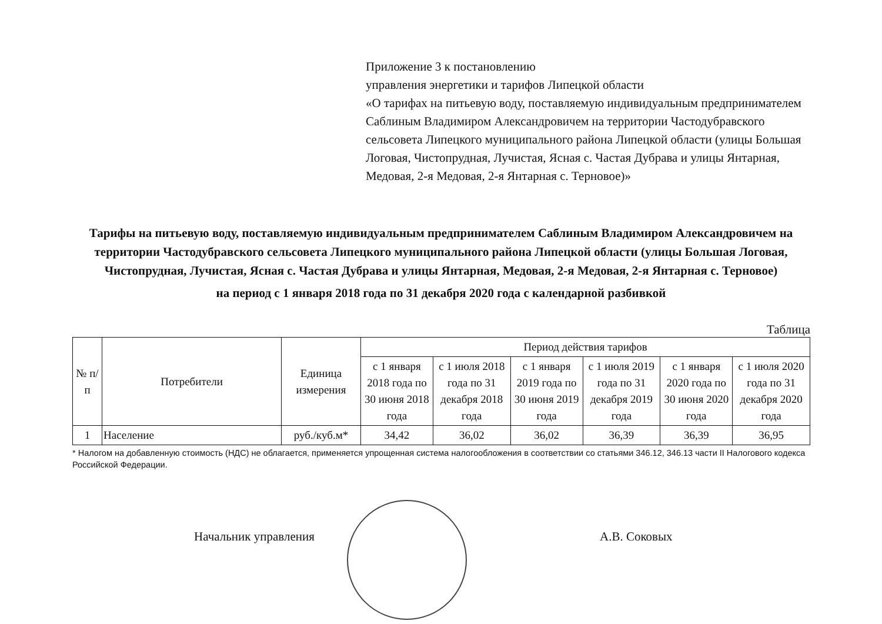Приложение 3 к постановлению
управления энергетики и тарифов Липецкой области
«О тарифах на питьевую воду, поставляемую индивидуальным предпринимателем Саблиным Владимиром Александровичем на территории Частодубравского сельсовета Липецкого муниципального района Липецкой области (улицы Большая Логовая, Чистопрудная, Лучистая, Ясная с. Частая Дубрава и улицы Янтарная, Медовая, 2-я Медовая, 2-я Янтарная с. Терновое)»
Тарифы на питьевую воду, поставляемую индивидуальным предпринимателем Саблиным Владимиром Александровичем на территории Частодубравского сельсовета Липецкого муниципального района Липецкой области (улицы Большая Логовая, Чистопрудная, Лучистая, Ясная с. Частая Дубрава и улицы Янтарная, Медовая, 2-я Медовая, 2-я Янтарная с. Терновое)
на период с 1 января 2018 года по 31 декабря 2020 года с календарной разбивкой
Таблица
| № п/п | Потребители | Единица измерения | Период действия тарифов | | | | | |
| --- | --- | --- | --- | --- | --- | --- | --- | --- |
| | | | с 1 января 2018 года по 30 июня 2018 года | с 1 июля 2018 года по 31 декабря 2018 года | с 1 января 2019 года по 30 июня 2019 года | с 1 июля 2019 года по 31 декабря 2019 года | с 1 января 2020 года по 30 июня 2020 года | с 1 июля 2020 года по 31 декабря 2020 года |
| 1 | Население | руб./куб.м* | 34,42 | 36,02 | 36,02 | 36,39 | 36,39 | 36,95 |
* Налогом на добавленную стоимость (НДС) не облагается, применяется упрощенная система налогообложения в соответствии со статьями 346.12, 346.13 части II Налогового кодекса Российской Федерации.
Начальник управления А.В. Соковых